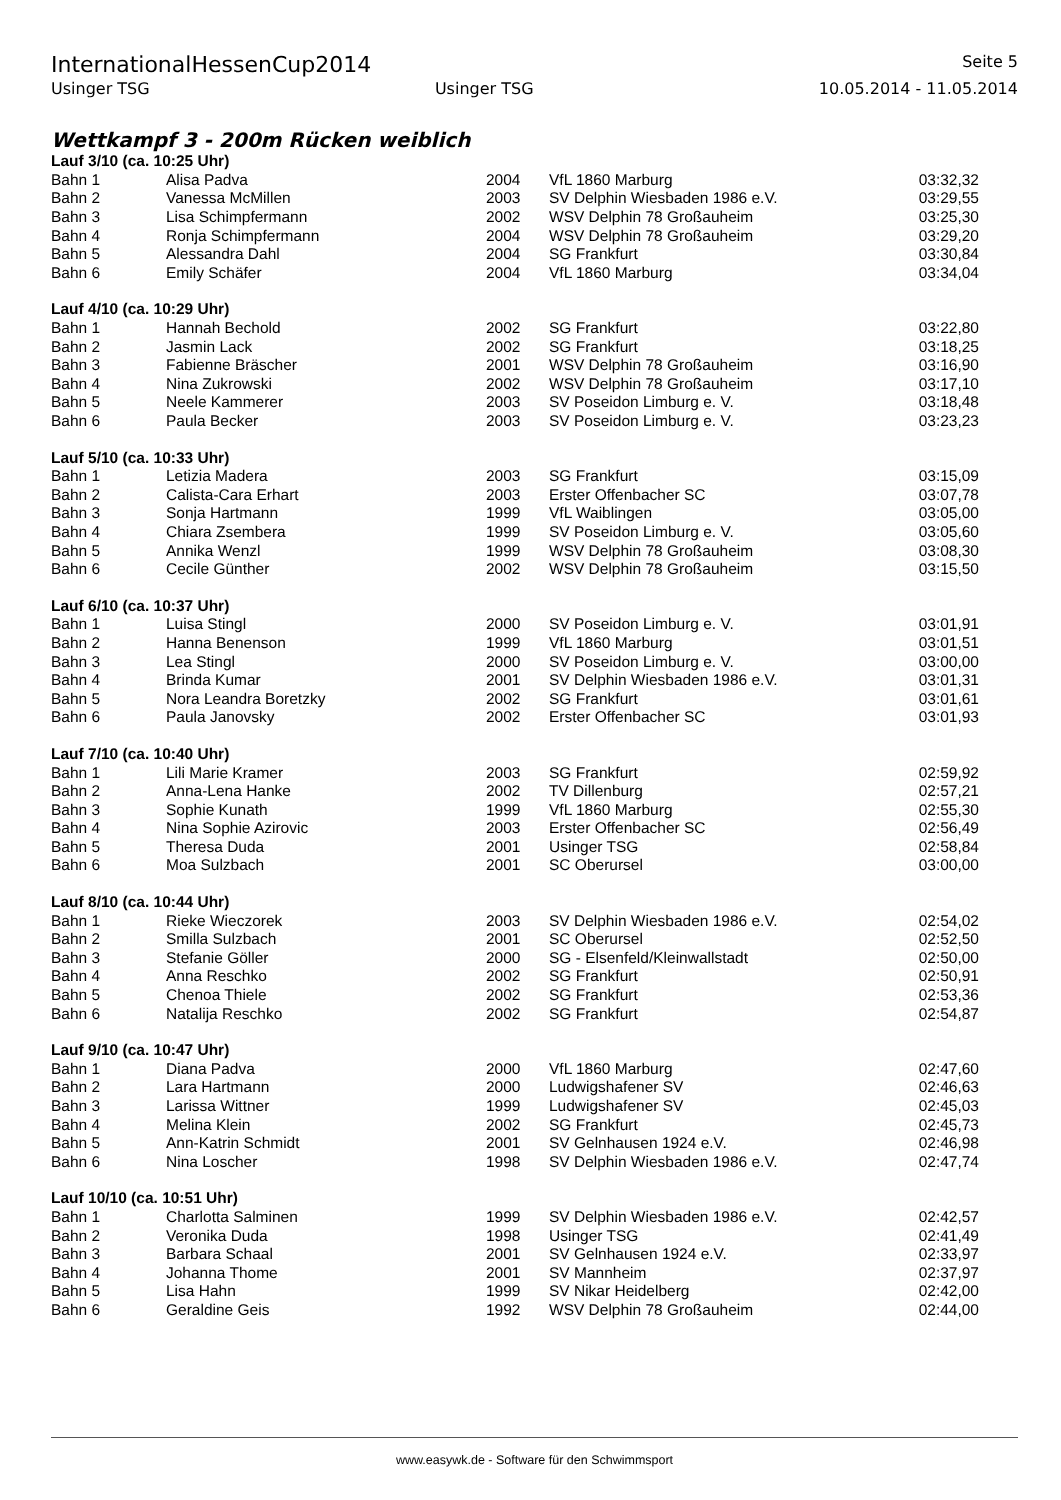InternationalHessenCup2014 Seite 5
Usinger TSG Usinger TSG 10.05.2014 - 11.05.2014
Wettkampf 3 - 200m Rücken weiblich
| Lauf 3/10 (ca. 10:25 Uhr) | | | | | |
| Bahn 1 | Alisa Padva | 2004 | VfL 1860 Marburg | 03:32,32 | |
| Bahn 2 | Vanessa McMillen | 2003 | SV Delphin Wiesbaden 1986 e.V. | 03:29,55 | |
| Bahn 3 | Lisa Schimpfermann | 2002 | WSV Delphin 78 Großauheim | 03:25,30 | |
| Bahn 4 | Ronja Schimpfermann | 2004 | WSV Delphin 78 Großauheim | 03:29,20 | |
| Bahn 5 | Alessandra Dahl | 2004 | SG Frankfurt | 03:30,84 | |
| Bahn 6 | Emily Schäfer | 2004 | VfL 1860 Marburg | 03:34,04 | |
| Lauf 4/10 (ca. 10:29 Uhr) | | | | | |
| Bahn 1 | Hannah Bechold | 2002 | SG Frankfurt | 03:22,80 | |
| Bahn 2 | Jasmin Lack | 2002 | SG Frankfurt | 03:18,25 | |
| Bahn 3 | Fabienne Bräscher | 2001 | WSV Delphin 78 Großauheim | 03:16,90 | |
| Bahn 4 | Nina Zukrowski | 2002 | WSV Delphin 78 Großauheim | 03:17,10 | |
| Bahn 5 | Neele Kammerer | 2003 | SV Poseidon Limburg e. V. | 03:18,48 | |
| Bahn 6 | Paula Becker | 2003 | SV Poseidon Limburg e. V. | 03:23,23 | |
| Lauf 5/10 (ca. 10:33 Uhr) | | | | | |
| Bahn 1 | Letizia Madera | 2003 | SG Frankfurt | 03:15,09 | |
| Bahn 2 | Calista-Cara Erhart | 2003 | Erster Offenbacher SC | 03:07,78 | |
| Bahn 3 | Sonja Hartmann | 1999 | VfL Waiblingen | 03:05,00 | |
| Bahn 4 | Chiara Zsembera | 1999 | SV Poseidon Limburg e. V. | 03:05,60 | |
| Bahn 5 | Annika Wenzl | 1999 | WSV Delphin 78 Großauheim | 03:08,30 | |
| Bahn 6 | Cecile Günther | 2002 | WSV Delphin 78 Großauheim | 03:15,50 | |
| Lauf 6/10 (ca. 10:37 Uhr) | | | | | |
| Bahn 1 | Luisa Stingl | 2000 | SV Poseidon Limburg e. V. | 03:01,91 | |
| Bahn 2 | Hanna Benenson | 1999 | VfL 1860 Marburg | 03:01,51 | |
| Bahn 3 | Lea Stingl | 2000 | SV Poseidon Limburg e. V. | 03:00,00 | |
| Bahn 4 | Brinda Kumar | 2001 | SV Delphin Wiesbaden 1986 e.V. | 03:01,31 | |
| Bahn 5 | Nora Leandra Boretzky | 2002 | SG Frankfurt | 03:01,61 | |
| Bahn 6 | Paula Janovsky | 2002 | Erster Offenbacher SC | 03:01,93 | |
| Lauf 7/10 (ca. 10:40 Uhr) | | | | | |
| Bahn 1 | Lili Marie Kramer | 2003 | SG Frankfurt | 02:59,92 | |
| Bahn 2 | Anna-Lena Hanke | 2002 | TV Dillenburg | 02:57,21 | |
| Bahn 3 | Sophie Kunath | 1999 | VfL 1860 Marburg | 02:55,30 | |
| Bahn 4 | Nina Sophie Azirovic | 2003 | Erster Offenbacher SC | 02:56,49 | |
| Bahn 5 | Theresa Duda | 2001 | Usinger TSG | 02:58,84 | |
| Bahn 6 | Moa Sulzbach | 2001 | SC Oberursel | 03:00,00 | |
| Lauf 8/10 (ca. 10:44 Uhr) | | | | | |
| Bahn 1 | Rieke Wieczorek | 2003 | SV Delphin Wiesbaden 1986 e.V. | 02:54,02 | |
| Bahn 2 | Smilla Sulzbach | 2001 | SC Oberursel | 02:52,50 | |
| Bahn 3 | Stefanie Göller | 2000 | SG - Elsenfeld/Kleinwallstadt | 02:50,00 | |
| Bahn 4 | Anna Reschko | 2002 | SG Frankfurt | 02:50,91 | |
| Bahn 5 | Chenoa Thiele | 2002 | SG Frankfurt | 02:53,36 | |
| Bahn 6 | Natalija Reschko | 2002 | SG Frankfurt | 02:54,87 | |
| Lauf 9/10 (ca. 10:47 Uhr) | | | | | |
| Bahn 1 | Diana Padva | 2000 | VfL 1860 Marburg | 02:47,60 | |
| Bahn 2 | Lara Hartmann | 2000 | Ludwigshafener SV | 02:46,63 | |
| Bahn 3 | Larissa Wittner | 1999 | Ludwigshafener SV | 02:45,03 | |
| Bahn 4 | Melina Klein | 2002 | SG Frankfurt | 02:45,73 | |
| Bahn 5 | Ann-Katrin Schmidt | 2001 | SV Gelnhausen 1924 e.V. | 02:46,98 | |
| Bahn 6 | Nina Loscher | 1998 | SV Delphin Wiesbaden 1986 e.V. | 02:47,74 | |
| Lauf 10/10 (ca. 10:51 Uhr) | | | | | |
| Bahn 1 | Charlotta Salminen | 1999 | SV Delphin Wiesbaden 1986 e.V. | 02:42,57 | |
| Bahn 2 | Veronika Duda | 1998 | Usinger TSG | 02:41,49 | |
| Bahn 3 | Barbara Schaal | 2001 | SV Gelnhausen 1924 e.V. | 02:33,97 | |
| Bahn 4 | Johanna Thome | 2001 | SV Mannheim | 02:37,97 | |
| Bahn 5 | Lisa Hahn | 1999 | SV Nikar Heidelberg | 02:42,00 | |
| Bahn 6 | Geraldine Geis | 1992 | WSV Delphin 78 Großauheim | 02:44,00 | |
www.easywk.de - Software für den Schwimmsport